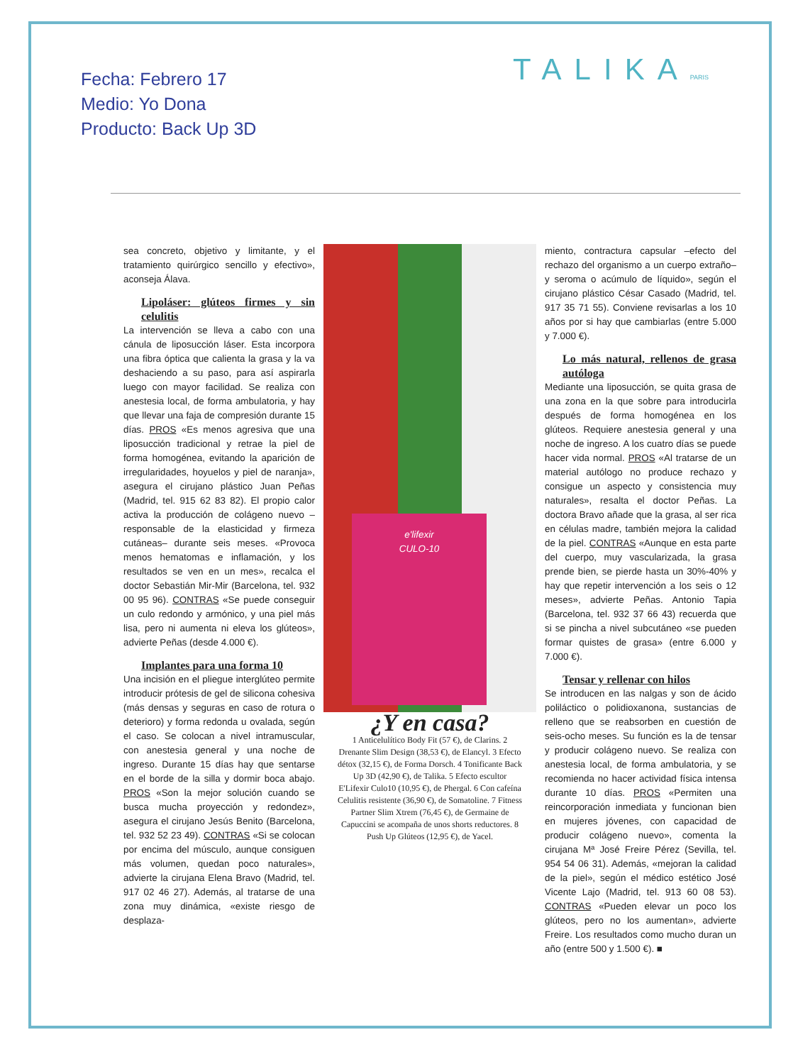Fecha: Febrero 17
Medio: Yo Dona
Producto: Back Up 3D
TALIKAPARIS
sea concreto, objetivo y limitante, y el tratamiento quirúrgico sencillo y efectivo», aconseja Álava.
Lipoláser: glúteos firmes y sin celulitis
La intervención se lleva a cabo con una cánula de liposucción láser. Esta incorpora una fibra óptica que calienta la grasa y la va deshaciendo a su paso, para así aspirarla luego con mayor facilidad. Se realiza con anestesia local, de forma ambulatoria, y hay que llevar una faja de compresión durante 15 días. PROS «Es menos agresiva que una liposucción tradicional y retrae la piel de forma homogénea, evitando la aparición de irregularidades, hoyuelos y piel de naranja», asegura el cirujano plástico Juan Peñas (Madrid, tel. 915 62 83 82). El propio calor activa la producción de colágeno nuevo –responsable de la elasticidad y firmeza cutáneas– durante seis meses. «Provoca menos hematomas e inflamación, y los resultados se ven en un mes», recalca el doctor Sebastián Mir-Mir (Barcelona, tel. 932 00 95 96). CONTRAS «Se puede conseguir un culo redondo y armónico, y una piel más lisa, pero ni aumenta ni eleva los glúteos», advierte Peñas (desde 4.000 €).
Implantes para una forma 10
Una incisión en el pliegue interglúteo permite introducir prótesis de gel de silicona cohesiva (más densas y seguras en caso de rotura o deterioro) y forma redonda u ovalada, según el caso. Se colocan a nivel intramuscular, con anestesia general y una noche de ingreso. Durante 15 días hay que sentarse en el borde de la silla y dormir boca abajo. PROS «Son la mejor solución cuando se busca mucha proyección y redondez», asegura el cirujano Jesús Benito (Barcelona, tel. 932 52 23 49). CONTRAS «Si se colocan por encima del músculo, aunque consiguen más volumen, quedan poco naturales», advierte la cirujana Elena Bravo (Madrid, tel. 917 02 46 27). Además, al tratarse de una zona muy dinámica, «existe riesgo de desplaza-
e'lifexir
CULO-10
¿Y en casa?
1 Anticelulítico Body Fit (57 €), de Clarins. 2 Drenante Slim Design (38,53 €), de Elancyl. 3 Efecto détox (32,15 €), de Forma Dorsch. 4 Tonificante Back Up 3D (42,90 €), de Talika. 5 Efecto escultor E'Lifexir Culo10 (10,95 €), de Phergal. 6 Con cafeína Celulitis resistente (36,90 €), de Somatoline. 7 Fitness Partner Slim Xtrem (76,45 €), de Germaine de Capuccini se acompaña de unos shorts reductores. 8 Push Up Glúteos (12,95 €), de Yacel.
miento, contractura capsular –efecto del rechazo del organismo a un cuerpo extraño– y seroma o acúmulo de líquido», según el cirujano plástico César Casado (Madrid, tel. 917 35 71 55). Conviene revisarlas a los 10 años por si hay que cambiarlas (entre 5.000 y 7.000 €).
Lo más natural, rellenos de grasa autóloga
Mediante una liposucción, se quita grasa de una zona en la que sobre para introducirla después de forma homogénea en los glúteos. Requiere anestesia general y una noche de ingreso. A los cuatro días se puede hacer vida normal. PROS «Al tratarse de un material autólogo no produce rechazo y consigue un aspecto y consistencia muy naturales», resalta el doctor Peñas. La doctora Bravo añade que la grasa, al ser rica en células madre, también mejora la calidad de la piel. CONTRAS «Aunque en esta parte del cuerpo, muy vascularizada, la grasa prende bien, se pierde hasta un 30%-40% y hay que repetir intervención a los seis o 12 meses», advierte Peñas. Antonio Tapia (Barcelona, tel. 932 37 66 43) recuerda que si se pincha a nivel subcutáneo «se pueden formar quistes de grasa» (entre 6.000 y 7.000 €).
Tensar y rellenar con hilos
Se introducen en las nalgas y son de ácido poliláctico o polidioxanona, sustancias de relleno que se reabsorben en cuestión de seis-ocho meses. Su función es la de tensar y producir colágeno nuevo. Se realiza con anestesia local, de forma ambulatoria, y se recomienda no hacer actividad física intensa durante 10 días. PROS «Permiten una reincorporación inmediata y funcionan bien en mujeres jóvenes, con capacidad de producir colágeno nuevo», comenta la cirujana Mª José Freire Pérez (Sevilla, tel. 954 54 06 31). Además, «mejoran la calidad de la piel», según el médico estético José Vicente Lajo (Madrid, tel. 913 60 08 53). CONTRAS «Pueden elevar un poco los glúteos, pero no los aumentan», advierte Freire. Los resultados como mucho duran un año (entre 500 y 1.500 €). ■